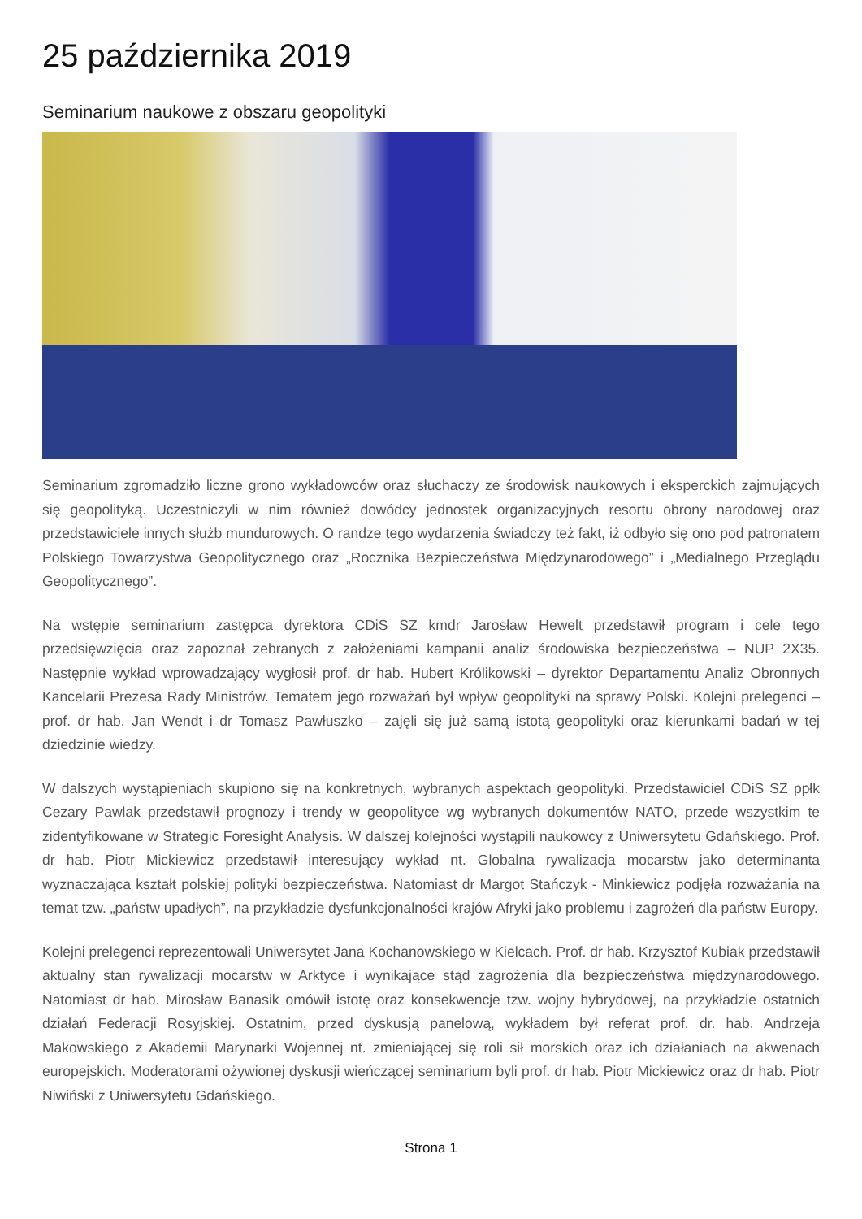25 października 2019
Seminarium naukowe z obszaru geopolityki
Seminarium zgromadziło liczne grono wykładowców oraz słuchaczy ze środowisk naukowych i eksperckich zajmujących się geopolityką. Uczestniczyli w nim również dowódcy jednostek organizacyjnych resortu obrony narodowej oraz przedstawiciele innych służb mundurowych. O randze tego wydarzenia świadczy też fakt, iż odbyło się ono pod patronatem Polskiego Towarzystwa Geopolitycznego oraz „Rocznika Bezpieczeństwa Międzynarodowego” i „Medialnego Przeglądu Geopolitycznego”.
Na wstępie seminarium zastępca dyrektora CDiS SZ kmdr Jarosław Hewelt przedstawił program i cele tego przedsięwzięcia oraz zapoznał zebranych z założeniami kampanii analiz środowiska bezpieczeństwa – NUP 2X35. Następnie wykład wprowadzający wygłosił prof. dr hab. Hubert Królikowski – dyrektor Departamentu Analiz Obronnych Kancelarii Prezesa Rady Ministrów. Tematem jego rozważań był wpływ geopolityki na sprawy Polski. Kolejni prelegenci – prof. dr hab. Jan Wendt i dr Tomasz Pawłuszko – zajęli się już samą istotą geopolityki oraz kierunkami badań w tej dziedzinie wiedzy.
W dalszych wystąpieniach skupiono się na konkretnych, wybranych aspektach geopolityki. Przedstawiciel CDiS SZ ppłk Cezary Pawlak przedstawił prognozy i trendy w geopolityce wg wybranych dokumentów NATO, przede wszystkim te zidentyfikowane w Strategic Foresight Analysis. W dalszej kolejności wystąpili naukowcy z Uniwersytetu Gdańskiego. Prof. dr hab. Piotr Mickiewicz przedstawił interesujący wykład nt. Globalna rywalizacja mocarstw jako determinanta wyznaczająca kształt polskiej polityki bezpieczeństwa. Natomiast dr Margot Stańczyk - Minkiewicz podjęła rozważania na temat tzw. „państw upadłych”, na przykładzie dysfunkcjonalności krajów Afryki jako problemu i zagrożeń dla państw Europy.
Kolejni prelegenci reprezentowali Uniwersytet Jana Kochanowskiego w Kielcach. Prof. dr hab. Krzysztof Kubiak przedstawił aktualny stan rywalizacji mocarstw w Arktyce i wynikające stąd zagrożenia dla bezpieczeństwa międzynarodowego. Natomiast dr hab. Mirosław Banasik omówił istotę oraz konsekwencje tzw. wojny hybrydowej, na przykładzie ostatnich działań Federacji Rosyjskiej. Ostatnim, przed dyskusją panelową, wykładem był referat prof. dr. hab. Andrzeja Makowskiego z Akademii Marynarki Wojennej nt. zmieniającej się roli sił morskich oraz ich działaniach na akwenach europejskich. Moderatorami ożywionej dyskusji wieńczącej seminarium byli prof. dr hab. Piotr Mickiewicz oraz dr hab. Piotr Niwiński z Uniwersytetu Gdańskiego.
Strona 1